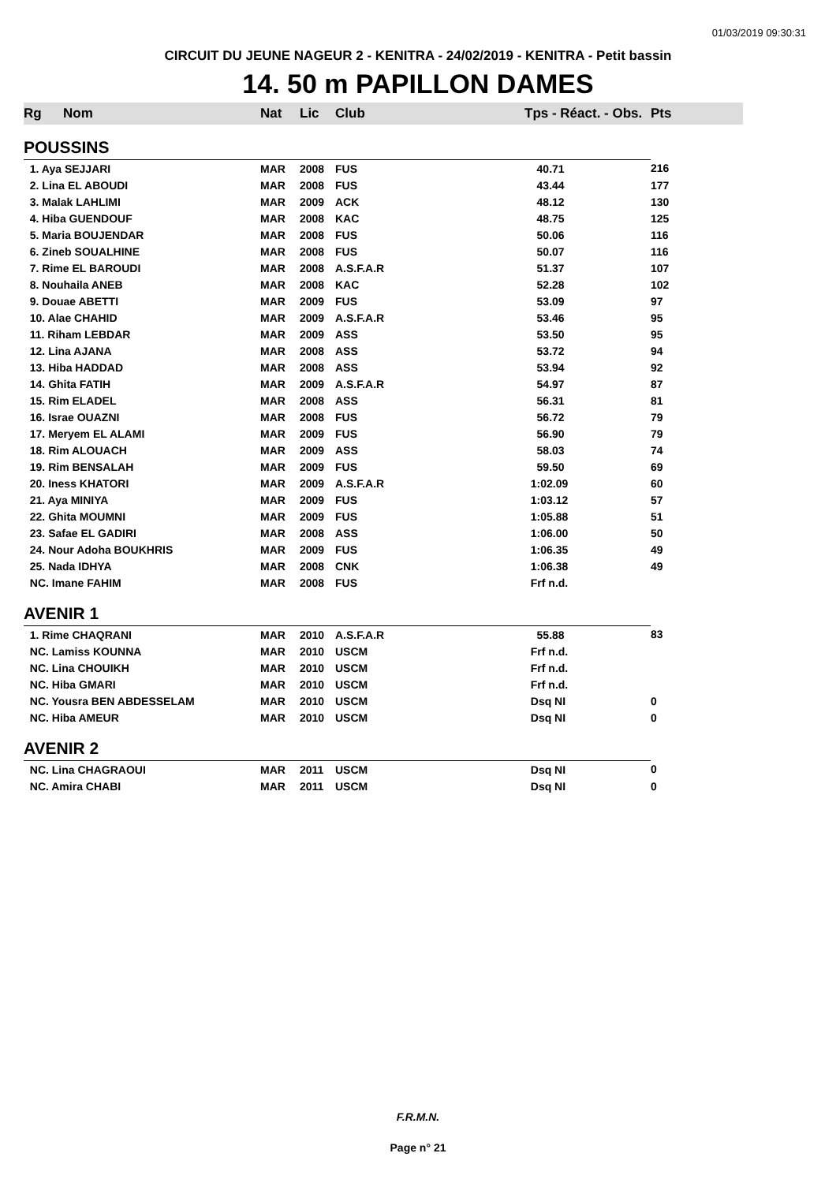01/03/2019 09:30:31
CIRCUIT DU JEUNE NAGEUR 2 - KENITRA - 24/02/2019 - KENITRA - Petit bassin
14. 50 m PAPILLON DAMES
| Rg | Nom | Nat | Lic | Club | Tps - Réact. - Obs. | Pts |
| --- | --- | --- | --- | --- | --- | --- |
| POUSSINS | | | | | | |
| 1. Aya SEJJARI | | MAR | 2008 | FUS | 40.71 | 216 |
| 2. Lina EL ABOUDI | | MAR | 2008 | FUS | 43.44 | 177 |
| 3. Malak LAHLIMI | | MAR | 2009 | ACK | 48.12 | 130 |
| 4. Hiba GUENDOUF | | MAR | 2008 | KAC | 48.75 | 125 |
| 5. Maria BOUJENDAR | | MAR | 2008 | FUS | 50.06 | 116 |
| 6. Zineb SOUALHINE | | MAR | 2008 | FUS | 50.07 | 116 |
| 7. Rime EL BAROUDI | | MAR | 2008 | A.S.F.A.R | 51.37 | 107 |
| 8. Nouhaila ANEB | | MAR | 2008 | KAC | 52.28 | 102 |
| 9. Douae ABETTI | | MAR | 2009 | FUS | 53.09 | 97 |
| 10. Alae CHAHID | | MAR | 2009 | A.S.F.A.R | 53.46 | 95 |
| 11. Riham LEBDAR | | MAR | 2009 | ASS | 53.50 | 95 |
| 12. Lina AJANA | | MAR | 2008 | ASS | 53.72 | 94 |
| 13. Hiba HADDAD | | MAR | 2008 | ASS | 53.94 | 92 |
| 14. Ghita FATIH | | MAR | 2009 | A.S.F.A.R | 54.97 | 87 |
| 15. Rim ELADEL | | MAR | 2008 | ASS | 56.31 | 81 |
| 16. Israe OUAZNI | | MAR | 2008 | FUS | 56.72 | 79 |
| 17. Meryem EL ALAMI | | MAR | 2009 | FUS | 56.90 | 79 |
| 18. Rim ALOUACH | | MAR | 2009 | ASS | 58.03 | 74 |
| 19. Rim BENSALAH | | MAR | 2009 | FUS | 59.50 | 69 |
| 20. Iness KHATORI | | MAR | 2009 | A.S.F.A.R | 1:02.09 | 60 |
| 21. Aya MINIYA | | MAR | 2009 | FUS | 1:03.12 | 57 |
| 22. Ghita MOUMNI | | MAR | 2009 | FUS | 1:05.88 | 51 |
| 23. Safae EL GADIRI | | MAR | 2008 | ASS | 1:06.00 | 50 |
| 24. Nour Adoha BOUKHRIS | | MAR | 2009 | FUS | 1:06.35 | 49 |
| 25. Nada IDHYA | | MAR | 2008 | CNK | 1:06.38 | 49 |
| NC. Imane FAHIM | | MAR | 2008 | FUS | Frf n.d. | |
| AVENIR 1 | | | | | | |
| 1. Rime CHAQRANI | | MAR | 2010 | A.S.F.A.R | 55.88 | 83 |
| NC. Lamiss KOUNNA | | MAR | 2010 | USCM | Frf n.d. | |
| NC. Lina CHOUIKH | | MAR | 2010 | USCM | Frf n.d. | |
| NC. Hiba GMARI | | MAR | 2010 | USCM | Frf n.d. | |
| NC. Yousra BEN ABDESSELAM | | MAR | 2010 | USCM | Dsq NI | 0 |
| NC. Hiba AMEUR | | MAR | 2010 | USCM | Dsq NI | 0 |
| AVENIR 2 | | | | | | |
| NC. Lina CHAGRAOUI | | MAR | 2011 | USCM | Dsq NI | 0 |
| NC. Amira CHABI | | MAR | 2011 | USCM | Dsq NI | 0 |
F.R.M.N.
Page n° 21